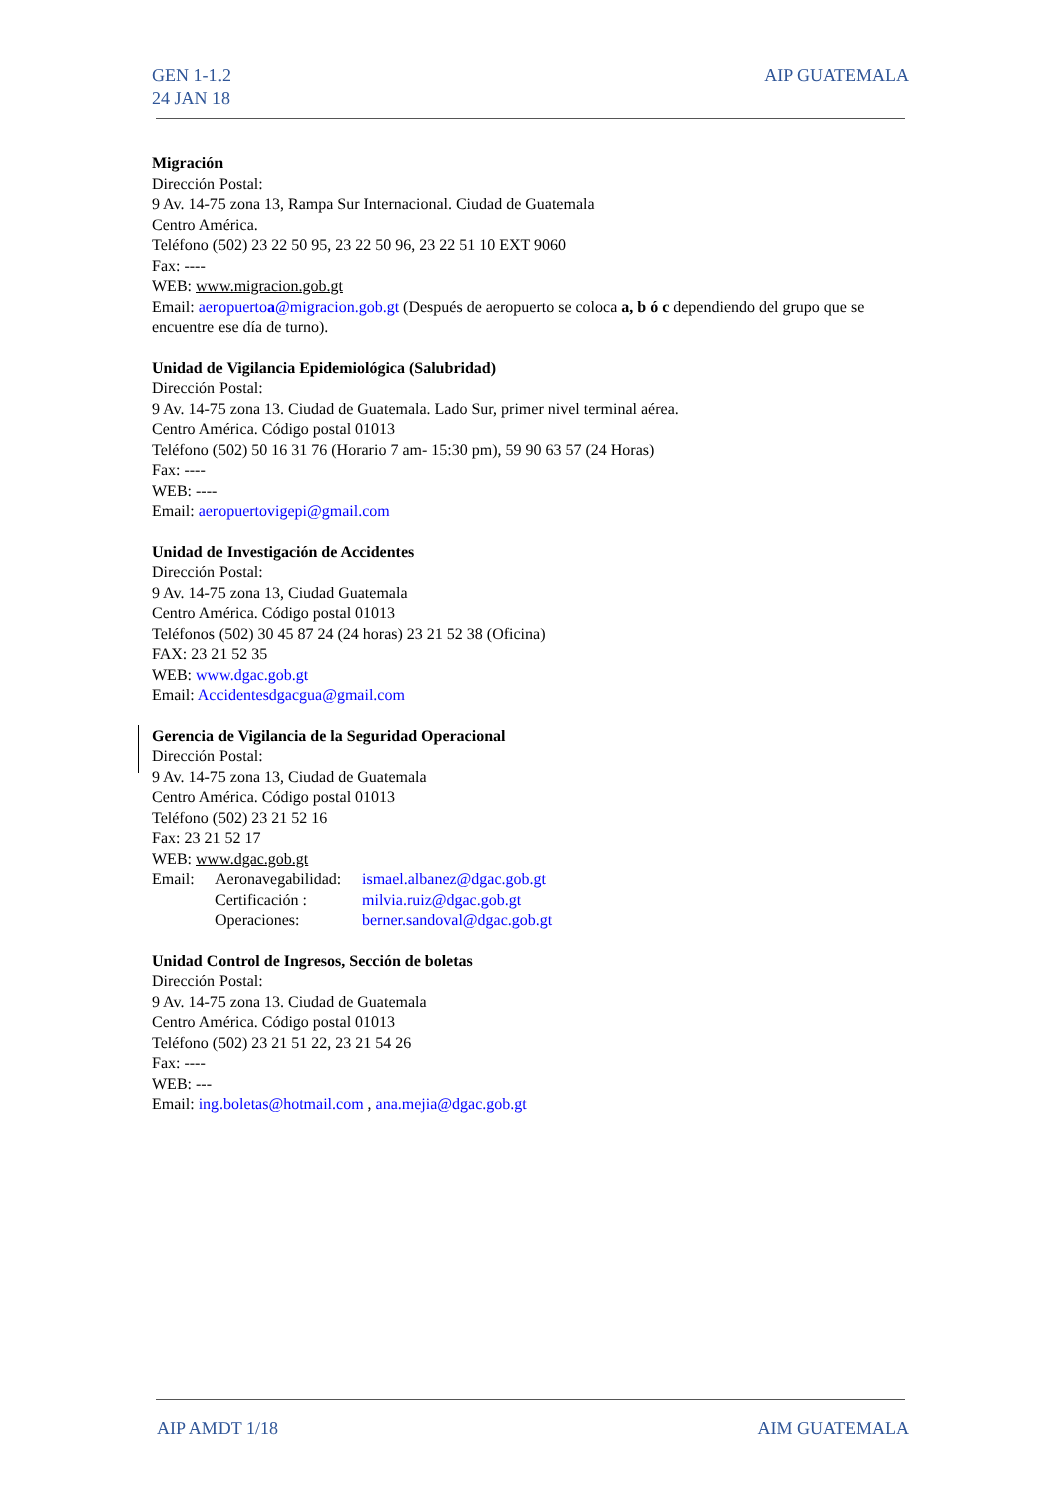GEN 1-1.2
24 JAN 18
AIP GUATEMALA
Migración
Dirección Postal:
9 Av. 14-75 zona 13, Rampa Sur Internacional. Ciudad de Guatemala
Centro América.
Teléfono (502) 23 22 50 95, 23 22 50 96, 23 22 51 10 EXT 9060
Fax: ----
WEB: www.migracion.gob.gt
Email: aeropuertoa@migracion.gob.gt (Después de aeropuerto se coloca a, b ó c dependiendo del grupo que se encuentre ese día de turno).
Unidad de Vigilancia Epidemiológica (Salubridad)
Dirección Postal:
9 Av. 14-75 zona 13. Ciudad de Guatemala. Lado Sur, primer nivel terminal aérea.
Centro América. Código postal 01013
Teléfono (502) 50 16 31 76 (Horario 7 am- 15:30 pm), 59 90 63 57 (24 Horas)
Fax: ----
WEB: ----
Email: aeropuertovigepi@gmail.com
Unidad de Investigación de Accidentes
Dirección Postal:
9 Av. 14-75 zona 13, Ciudad Guatemala
Centro América. Código postal 01013
Teléfonos (502) 30 45 87 24 (24 horas) 23 21 52 38 (Oficina)
FAX: 23 21 52 35
WEB: www.dgac.gob.gt
Email: Accidentesdgacgua@gmail.com
Gerencia de Vigilancia de la Seguridad Operacional
Dirección Postal:
9 Av. 14-75 zona 13, Ciudad de Guatemala
Centro América. Código postal 01013
Teléfono (502) 23 21 52 16
Fax: 23 21 52 17
WEB: www.dgac.gob.gt
| Email: | Aeronavegabilidad: | ismael.albanez@dgac.gob.gt |
| | Certificación : | milvia.ruiz@dgac.gob.gt |
| | Operaciones: | berner.sandoval@dgac.gob.gt |
Unidad Control de Ingresos, Sección de boletas
Dirección Postal:
9 Av. 14-75 zona 13. Ciudad de Guatemala
Centro América. Código postal 01013
Teléfono (502) 23 21 51 22, 23 21 54 26
Fax: ----
WEB: ---
Email: ing.boletas@hotmail.com , ana.mejia@dgac.gob.gt
AIP AMDT 1/18 AIM GUATEMALA